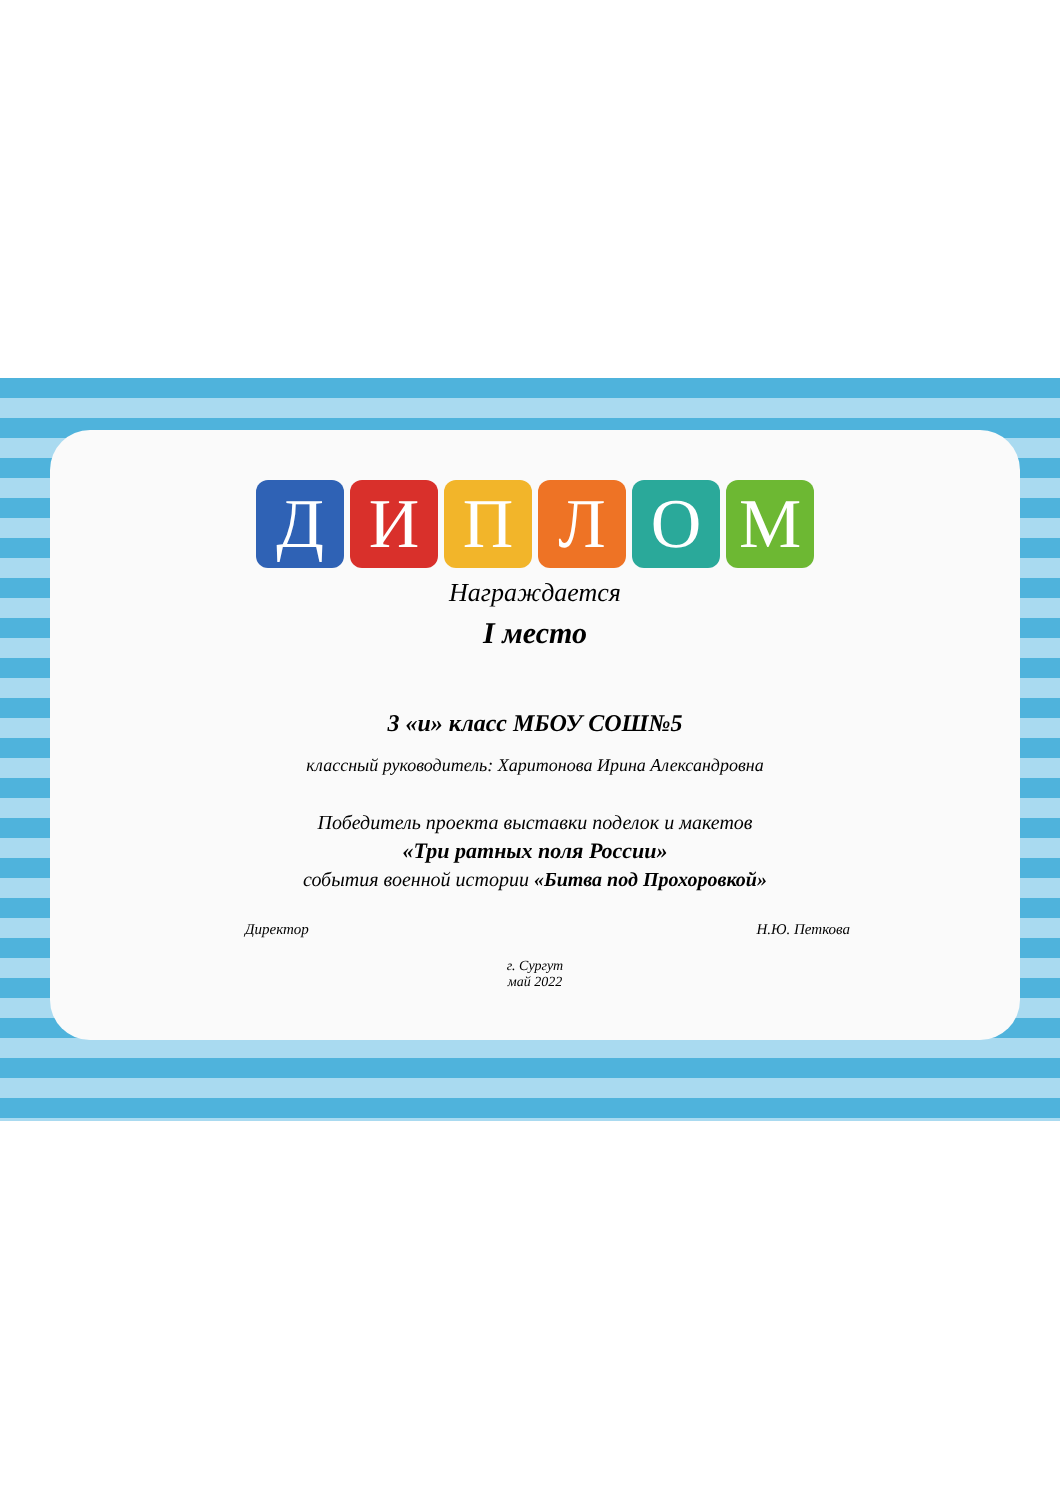ДИПЛОМ
Награждается
I место
3 «и» класс МБОУ СОШ№5
классный руководитель: Харитонова Ирина Александровна
Победитель проекта выставки поделок и макетов
«Три ратных поля России»
события военной истории «Битва под Прохоровкой»
Директор Н.Ю. Петкова
г. Сургут
май 2022